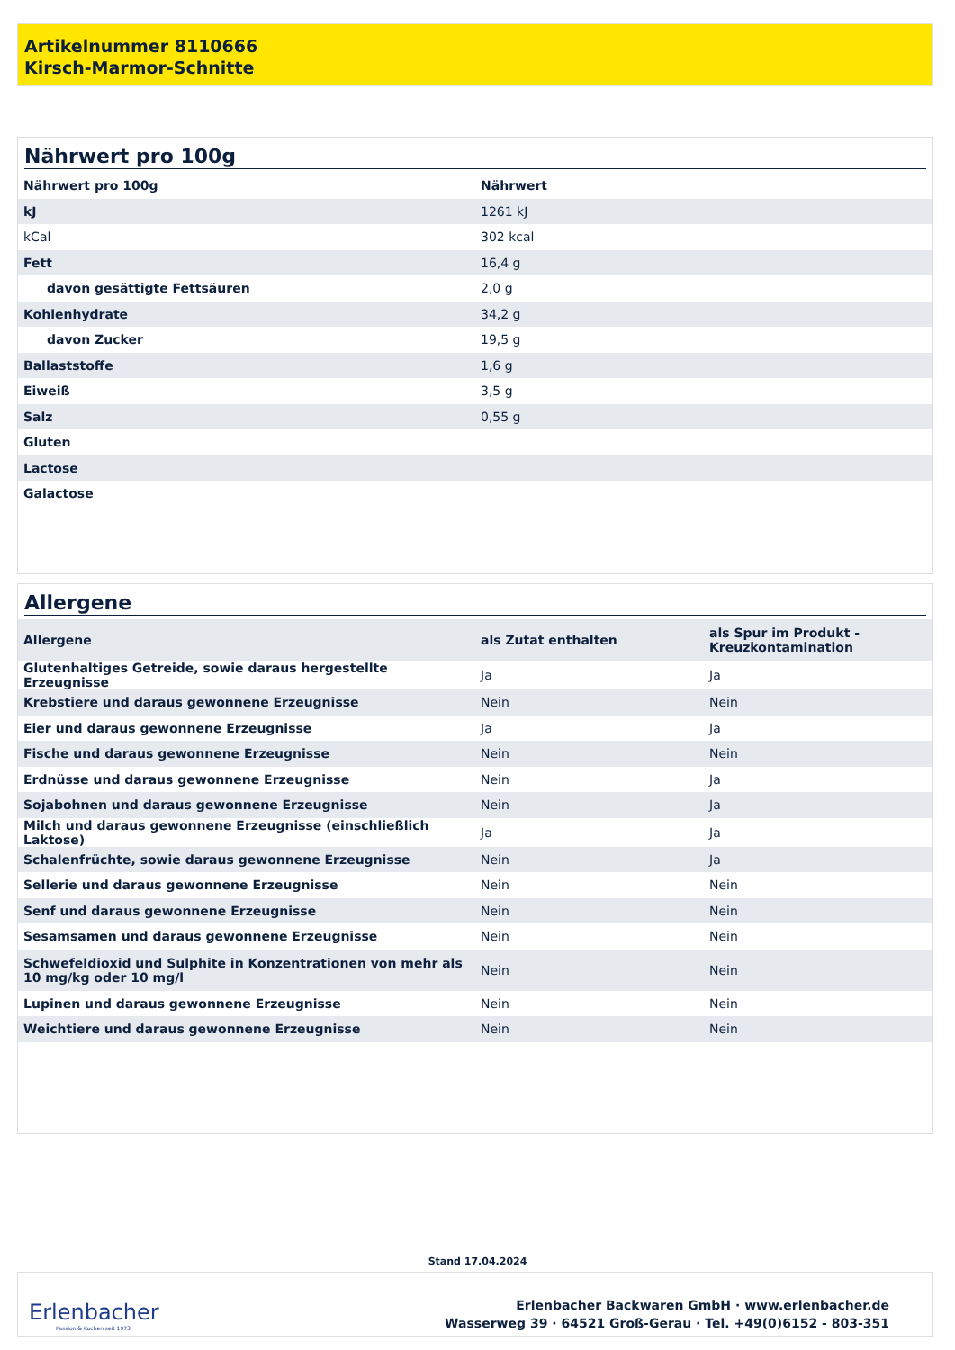Artikelnummer 8110666
Kirsch-Marmor-Schnitte
Nährwert pro 100g
| Nährwert pro 100g | Nährwert |
| --- | --- |
| kJ | 1261 kJ |
| kCal | 302 kcal |
| Fett | 16,4 g |
| davon gesättigte Fettsäuren | 2,0 g |
| Kohlenhydrate | 34,2 g |
| davon Zucker | 19,5 g |
| Ballaststoffe | 1,6 g |
| Eiweiß | 3,5 g |
| Salz | 0,55 g |
| Gluten | |
| Lactose | |
| Galactose | |
Allergene
| Allergene | als Zutat enthalten | als Spur im Produkt - Kreuzkontamination |
| --- | --- | --- |
| Glutenhaltiges Getreide, sowie daraus hergestellte Erzeugnisse | Ja | Ja |
| Krebstiere und daraus gewonnene Erzeugnisse | Nein | Nein |
| Eier und daraus gewonnene Erzeugnisse | Ja | Ja |
| Fische und daraus gewonnene Erzeugnisse | Nein | Nein |
| Erdnüsse und daraus gewonnene Erzeugnisse | Nein | Ja |
| Sojabohnen und daraus gewonnene Erzeugnisse | Nein | Ja |
| Milch und daraus gewonnene Erzeugnisse (einschließlich Laktose) | Ja | Ja |
| Schalenfrüchte, sowie daraus gewonnene Erzeugnisse | Nein | Ja |
| Sellerie und daraus gewonnene Erzeugnisse | Nein | Nein |
| Senf und daraus gewonnene Erzeugnisse | Nein | Nein |
| Sesamsamen und daraus gewonnene Erzeugnisse | Nein | Nein |
| Schwefeldioxid und Sulphite in Konzentrationen von mehr als 10 mg/kg oder 10 mg/l | Nein | Nein |
| Lupinen und daraus gewonnene Erzeugnisse | Nein | Nein |
| Weichtiere und daraus gewonnene Erzeugnisse | Nein | Nein |
Stand 17.04.2024
Erlenbacher
Passion & Kuchen seit 1973
Erlenbacher Backwaren GmbH · www.erlenbacher.de
Wasserweg 39 · 64521 Groß-Gerau · Tel. +49(0)6152 - 803-351